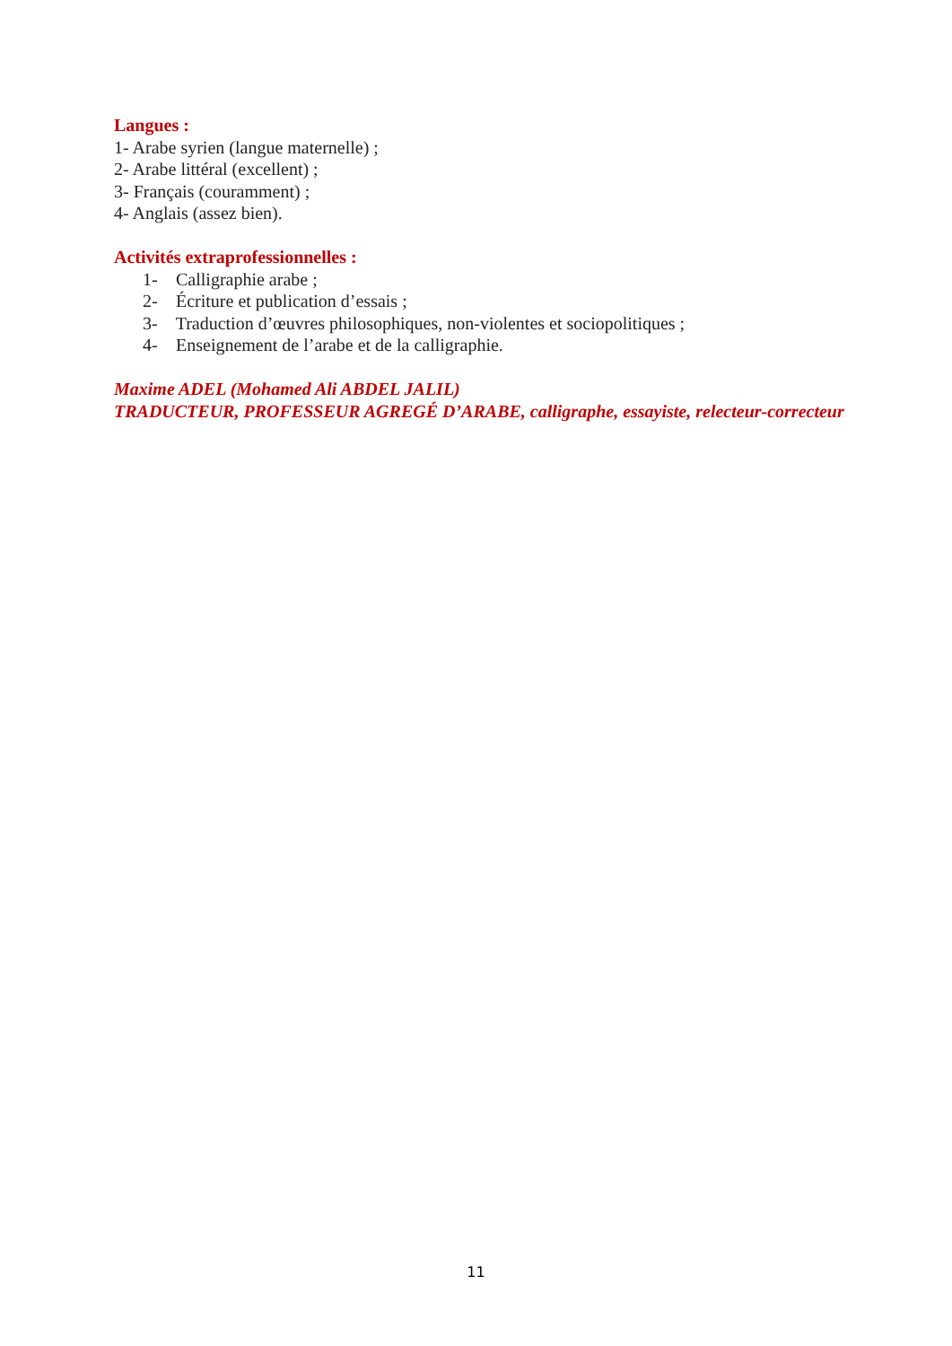Langues :
1- Arabe syrien (langue maternelle) ;
2- Arabe littéral (excellent) ;
3- Français (couramment) ;
4- Anglais (assez bien).
Activités extraprofessionnelles :
1- Calligraphie arabe ;
2- Écriture et publication d’essais ;
3- Traduction d’œuvres philosophiques, non-violentes et sociopolitiques ;
4- Enseignement de l’arabe et de la calligraphie.
Maxime ADEL (Mohamed Ali ABDEL JALIL)
TRADUCTEUR, PROFESSEUR AGREGÉ D’ARABE, calligraphe, essayiste, relecteur-correcteur
11